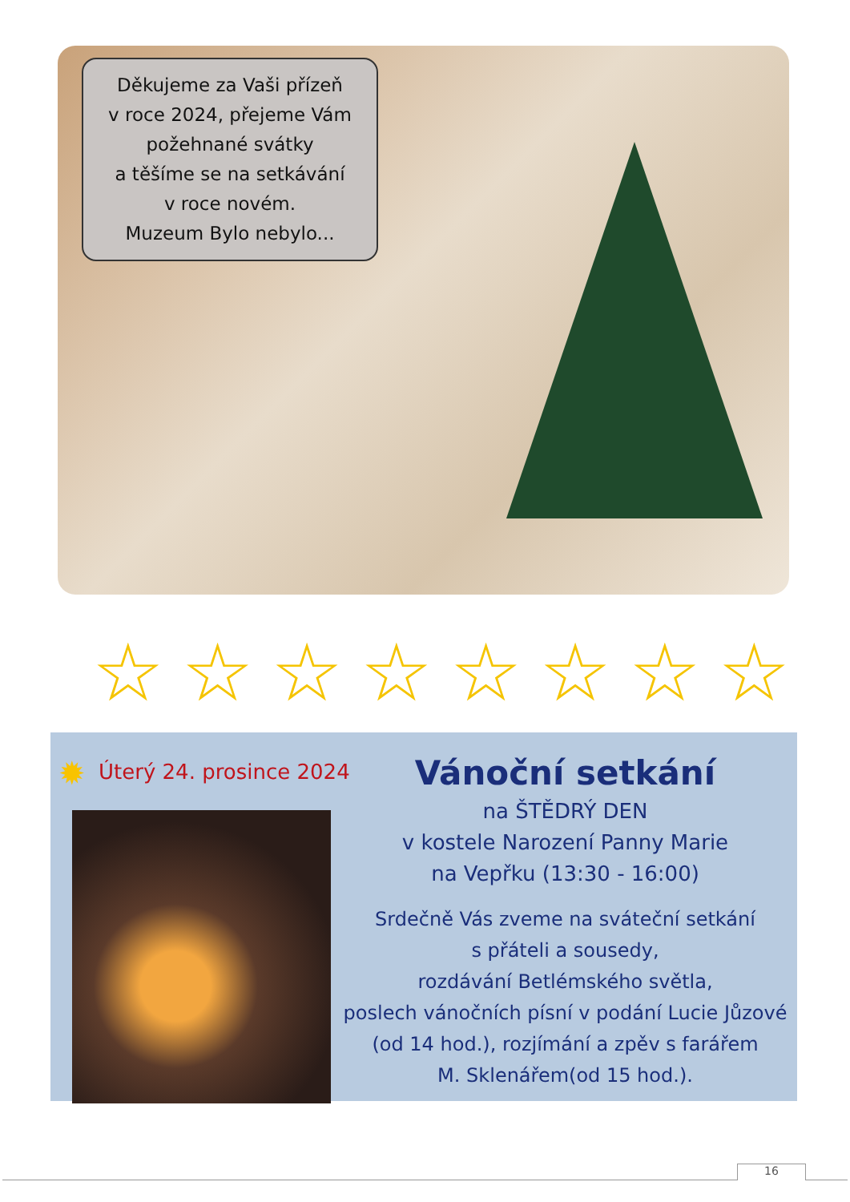Děkujeme za Vaši přízeň
v roce 2024, přejeme Vám
požehnané svátky
a těšíme se na setkávání
v roce novém.
Muzeum Bylo nebylo...
☆ ☆ ☆ ☆ ☆ ☆ ☆ ☆
✹ Úterý 24. prosince 2024
Vánoční setkání
na ŠTĚDRÝ DEN
v kostele Narození Panny Marie
na Vepřku (13:30 - 16:00)
Srdečně Vás zveme na sváteční setkání
s přáteli a sousedy,
rozdávání Betlémského světla,
poslech vánočních písní v podání Lucie Jůzové
(od 14 hod.), rozjímání a zpěv s farářem
M. Sklenářem(od 15 hod.).
16